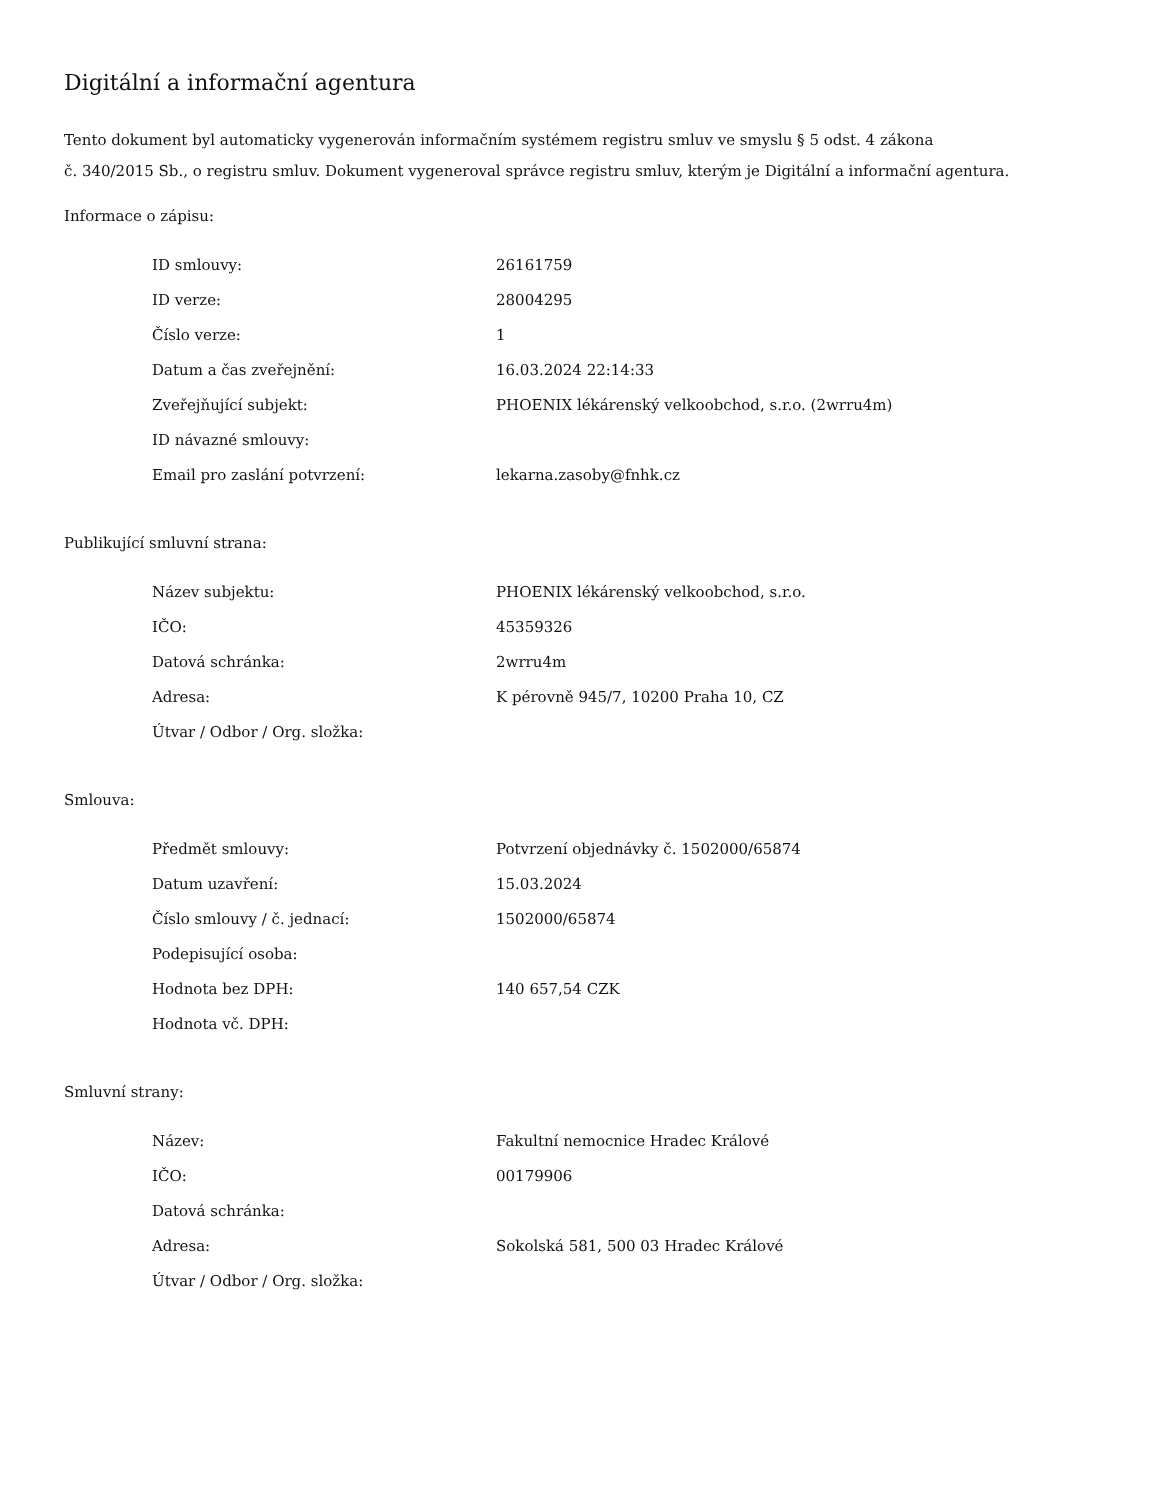Digitální a informační agentura
Tento dokument byl automaticky vygenerován informačním systémem registru smluv ve smyslu § 5 odst. 4 zákona
č. 340/2015 Sb., o registru smluv. Dokument vygeneroval správce registru smluv, kterým je Digitální a informační agentura.
Informace o zápisu:
| ID smlouvy: | 26161759 |
| ID verze: | 28004295 |
| Číslo verze: | 1 |
| Datum a čas zveřejnění: | 16.03.2024 22:14:33 |
| Zveřejňující subjekt: | PHOENIX lékárenský velkoobchod, s.r.o. (2wrru4m) |
| ID návazné smlouvy: | |
| Email pro zaslání potvrzení: | lekarna.zasoby@fnhk.cz |
Publikující smluvní strana:
| Název subjektu: | PHOENIX lékárenský velkoobchod, s.r.o. |
| IČO: | 45359326 |
| Datová schránka: | 2wrru4m |
| Adresa: | K pérovně 945/7, 10200 Praha 10, CZ |
| Útvar / Odbor / Org. složka: | |
Smlouva:
| Předmět smlouvy: | Potvrzení objednávky č. 1502000/65874 |
| Datum uzavření: | 15.03.2024 |
| Číslo smlouvy / č. jednací: | 1502000/65874 |
| Podepisující osoba: | |
| Hodnota bez DPH: | 140 657,54 CZK |
| Hodnota vč. DPH: | |
Smluvní strany:
| Název: | Fakultní nemocnice Hradec Králové |
| IČO: | 00179906 |
| Datová schránka: | |
| Adresa: | Sokolská 581, 500 03 Hradec Králové |
| Útvar / Odbor / Org. složka: | |